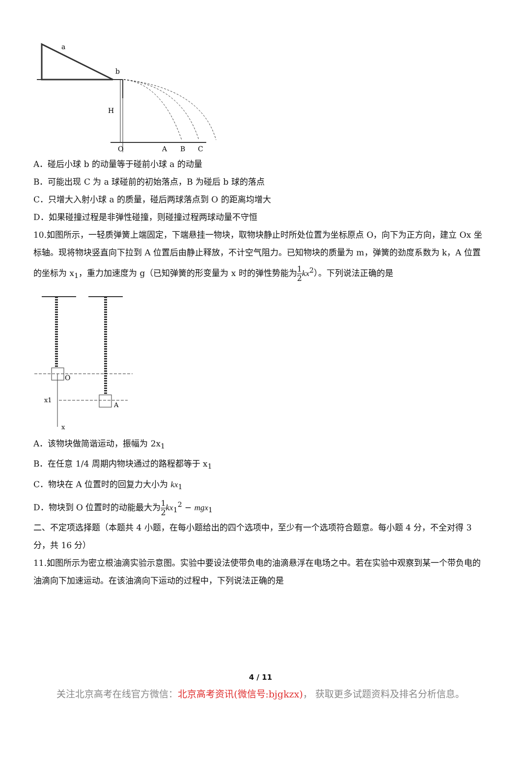a
b
H
O
A
B
C
A．碰后小球 b 的动量等于碰前小球 a 的动量
B．可能出现 C 为 a 球碰前的初始落点，B 为碰后 b 球的落点
C．只增大入射小球 a 的质量，碰后两球落点到 O 的距离均增大
D．如果碰撞过程是非弹性碰撞，则碰撞过程两球动量不守恒
10.如图所示，一轻质弹簧上端固定，下端悬挂一物块，取物块静止时所处位置为坐标原点 O，向下为正方向，建立 Ox 坐标轴。现将物块竖直向下拉到 A 位置后由静止释放，不计空气阻力。已知物块的质量为 m，弹簧的劲度系数为 k，A 位置的坐标为 x<sub>1</sub>，重力加速度为 g（已知弹簧的形变量为 x 时的弹性势能为1 2 kx<sup>2</sup>）。下列说法正确的是
O
x1
A
x
A．该物块做简谐运动，振幅为 2x<sub>1</sub>
B．在任意 1/4 周期内物块通过的路程都等于 x<sub>1</sub>
C．物块在 A 位置时的回复力大小为 kx<sub>1</sub>
D．物块到 O 位置时的动能最大为1 2 kx<sub>1</sub><sup>2</sup> − mgx<sub>1</sub>
二、不定项选择题（本题共 4 小题，在每小题给出的四个选项中，至少有一个选项符合题意。每小题 4 分，不全对得 3 分，共 16 分）
11.如图所示为密立根油滴实验示意图。实验中要设法使带负电的油滴悬浮在电场之中。若在实验中观察到某一个带负电的油滴向下加速运动。在该油滴向下运动的过程中，下列说法正确的是
4 / 11
关注北京高考在线官方微信：北京高考资讯(微信号:bjgkzx)， 获取更多试题资料及排名分析信息。